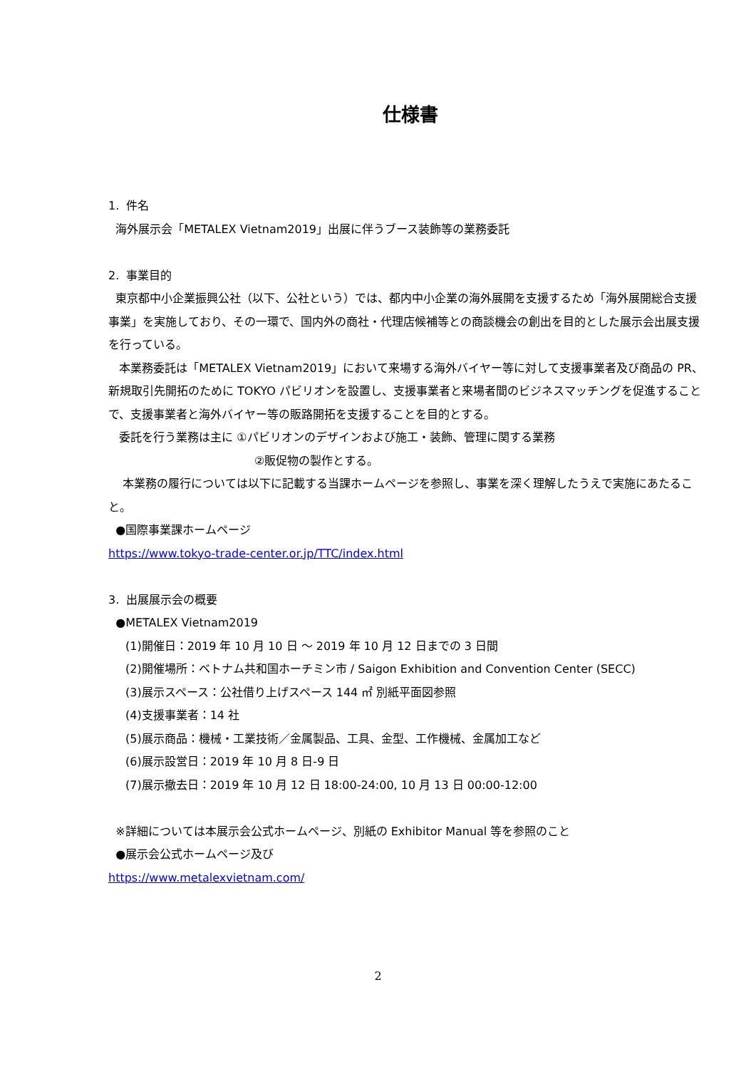仕様書
1. 件名
海外展示会「METALEX Vietnam2019」出展に伴うブース装飾等の業務委託
2. 事業目的
東京都中小企業振興公社（以下、公社という）では、都内中小企業の海外展開を支援するため「海外展開総合支援事業」を実施しており、その一環で、国内外の商社・代理店候補等との商談機会の創出を目的とした展示会出展支援を行っている。
本業務委託は「METALEX Vietnam2019」において来場する海外バイヤー等に対して支援事業者及び商品の PR、新規取引先開拓のために TOKYO パビリオンを設置し、支援事業者と来場者間のビジネスマッチングを促進することで、支援事業者と海外バイヤー等の販路開拓を支援することを目的とする。
委託を行う業務は主に ①パビリオンのデザインおよび施工・装飾、管理に関する業務
②販促物の製作とする。
本業務の履行については以下に記載する当課ホームページを参照し、事業を深く理解したうえで実施にあたること。
●国際事業課ホームページ
https://www.tokyo-trade-center.or.jp/TTC/index.html
3. 出展展示会の概要
●METALEX Vietnam2019
(1)開催日：2019 年 10 月 10 日 ～ 2019 年 10 月 12 日までの 3 日間
(2)開催場所：ベトナム共和国ホーチミン市 / Saigon Exhibition and Convention Center (SECC)
(3)展示スペース：公社借り上げスペース 144 ㎡ 別紙平面図参照
(4)支援事業者：14 社
(5)展示商品：機械・工業技術／金属製品、工具、金型、工作機械、金属加工など
(6)展示設営日：2019 年 10 月 8 日-9 日
(7)展示撤去日：2019 年 10 月 12 日 18:00-24:00, 10 月 13 日 00:00-12:00
※詳細については本展示会公式ホームページ、別紙の Exhibitor Manual 等を参照のこと
●展示会公式ホームページ及び
https://www.metalexvietnam.com/
2